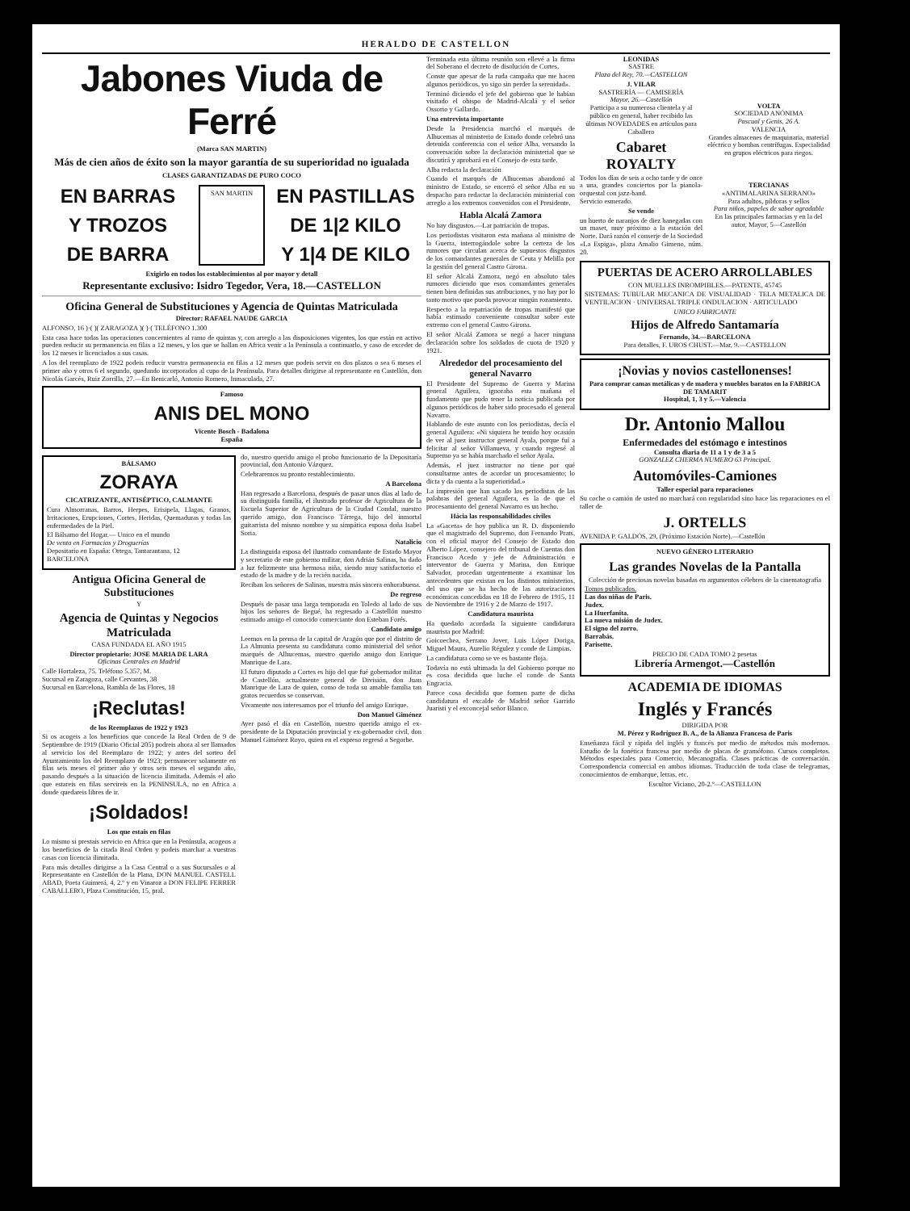HERALDO DE CASTELLON
Jabones Viuda de Ferré
(Marca SAN MARTIN)
Más de cien años de éxito son la mayor garantía de su superioridad no igualada
CLASES GARANTIZADAS DE PURO COCO
EN BARRAS
Y TROZOS
DE BARRA
SAN MARTIN
EN PASTILLAS
DE 1|2 KILO
Y 1|4 DE KILO
Exigirlo en todos los establecimientos al por mayor y detall
Representante exclusivo: Isidro Tegedor, Vera, 18.—CASTELLON
Oficina General de Substituciones y Agencia de Quintas Matriculada
Director: RAFAEL NAUDE GARCIA
ALFONSO, 16 )·( )( ZARAGOZA )( )·( TELÉFONO 1.300
Esta casa hace todas las operaciones concernientes al ramo de quintas y, con arreglo a las disposiciones vigentes, los que están en activo pueden reducir su permanencia en filas a 12 meses, y los que se hallan en Africa venir a la Península a continuarlo, y caso de exceder de los 12 meses ir licenciados a sus casas.
A los del reemplazo de 1922 podeis reducir vuestra permanencia en filas a 12 meses que podeis servir en dos plazos o sea 6 meses el primer año y otros 6 el segundo, quedando incorporados al cupo de la Península. Para detalles dirigirse al representante en Castellón, don Nicolás Garcés, Ruiz Zorrilla, 27.—En Benicarló, Antonio Romero, Inmaculada, 27.
Famoso
ANIS DEL MONO
Vicente Bosch - Badalona
España
BÁLSAMO
ZORAYA
CICATRIZANTE, ANTISÉPTICO, CALMANTE
Cura Almorranas, Barros, Herpes, Erisipela, Llagas, Granos, Irritaciones, Erupciones, Cortes, Heridas, Quemaduras y todas las enfermedades de la Piel.
El Bálsamo del Hogar.— Unico en el mundo
De venta en Farmacias y Droguerías
Depositario en España: Ortega, Tantarantana, 12
BARCELONA
Antigua Oficina General de Substituciones
Y
Agencia de Quintas y Negocios Matriculada
CASA FUNDADA EL AÑO 1915
Director propietario: JOSE MARIA DE LARA
Oficinas Centrales en Madrid
Calle Hortaleza, 75. Teléfono 5.357, M.
Sucursal en Zaragoza, calle Cervantes, 38
Sucursal en Barcelona, Rambla de las Flores, 18
¡Reclutas!
de los Reemplazos de 1922 y 1923
Si os acogeis a los beneficios que concede la Real Orden de 9 de Septiembre de 1919 (Diario Oficial 205) podreis ahora al ser llamados al servicio los del Reemplazo de 1922; y antes del sorteo del Ayuntamiento los del Reemplazo de 1923; permanecer solamente en filas seis meses el primer año y otros seis meses el segundo año, pasando después a la situación de licencia ilimitada. Además el año que estareis en filas servireis en la PENINSULA, no en Africa a donde quedareis libres de ir.
¡Soldados!
Los que estais en filas
Lo mismo si prestais servicio en Africa que en la Península, acogeos a los beneficios de la citada Real Orden y podeis marchar a vuestras casas con licencia ilimitada.
Para más detalles dirigirse a la Casa Central o a sus Sucursales o al Representante en Castellón de la Plana, DON MANUEL CASTELL ABAD, Poeta Guimerá, 4, 2.º y en Vinaroz a DON FELIPE FERRER CABALLERO, Plaza Constitución, 15, pral.
do, nuestro querido amigo el probo funcionario de la Depositaría provincial, don Antonio Vázquez.
Celebraremos su pronto restablecimiento.
A Barcelona
Han regresado a Barcelona, después de pasar unos días al lado de su distinguida familia, el ilustrado profesor de Agricultura de la Escuela Superior de Agricultura de la Ciudad Condal, nuestro querido amigo, don Francisco Tárrega, hijo del inmortal guitarrista del mismo nombre y su simpática esposa doña Isabel Soria.
Natalicio
La distinguida esposa del ilustrado comandante de Estado Mayor y secretario de este gobierno militar, don Adrián Salinas, ha dado a luz felizmente una hermosa niña, siendo muy satisfactorio el estado de la madre y de la recién nacida.
Reciban los señores de Salinas, nuestra más sincera enhorabuena.
De regreso
Después de pasar una larga temporada en Toledo al lado de sus hijos los señores de Begué, ha regresado a Castellón nuestro estimado amigo el conocido comerciante don Esteban Forés.
Candidato amigo
Leemos en la prensa de la capital de Aragón que por el distrito de La Almunia presenta su candidatura como ministerial del señor marqués de Alhucemas, nuestro querido amigo don Enrique Manrique de Lara.
El futuro diputado a Cortes es hijo del que fué gobernador militar de Castellón, actualmente general de División, don Juan Manrique de Lara de quien, como de toda su amable familia tan gratos recuerdos se conservan.
Vivamente nos interesamos por el triunfo del amigo Enrique.
Don Manuel Giménez
Ayer pasó el día en Castellón, nuestro querido amigo el ex-presidente de la Diputación provincial y ex-gobernador civil, don Manuel Giménez Royo, quien en el expreso regresó a Segorbe.
Terminada esta última reunión son ellevé a la firma del Soberano el decreto de disolución de Cortes.
Conste que apesar de la ruda campaña que me hacen algunos periódicos, yo sigo sin perder la serenidad».
Terminó diciendo el jefe del gobierno que le habían visitado el obispo de Madrid-Alcalá y el señor Ossorio y Gallardo.
Una entrevista importante
Desde la Presidencia marchó el marqués de Alhucemas al ministerio de Estado donde celebró una detenida conferencia con el señor Alba, versando la conversación sobre la declaración ministerial que se discutirá y aprobará en el Consejo de esta tarde.
Alba redacta la declaración
Cuando el marqués de Alhucemas abandonó al ministro de Estado, se encerró el señor Alba en su despacho para redactar la declaración ministerial con arreglo a los extremos convenidos con el Presidente.
Habla Alcalá Zamora
No hay disgustos.—Lar patriación de tropas.
Los periodistas visitaron esta mañana al ministro de la Guerra, interrogándole sobre la certeza de los rumores que circulan acerca de supuestos disgustos de los comandantes generales de Ceuta y Melilla por la gestión del general Castro Girona.
El señor Alcalá Zamora, negó en absoluto tales rumores diciendo que esos comandantes generales tienen bien definidas sus atribuciones, y no hay por lo tanto motivo que pueda provocar ningún rozamiento.
Respecto a la repatriación de tropas manifestó que había estimado conveniente consultar sobre este extremo con el general Castro Girona.
El señor Alcalá Zamora se negó a hacer ninguna declaración sobre los soldados de cuota de 1920 y 1921.
Alrededor del procesamiento del general Navarro
El Presidente del Supremo de Guerra y Marina general Aguilera, ignoraba esta mañana el fundamento que pudo tener la noticia publicada por algunos periódicos de haber sido procesado el general Navarro.
Hablando de este asunto con los periodistas, decía el general Aguilera: «Ni siquiera he tenido hoy ocasión de ver al juez instructor general Ayala, porque fuí a felicitar al señor Villanueva, y cuando regresé al Supremo ya se había marchado el señor Ayala.
Además, el juez instructor no tiene por qué consultarme antes de acordar un procesamiento; lo dicta y da cuenta a la superioridad.»
La impresión que han sacado los periodistas de las palabras del general Aguilera, es la de que el procesamiento del general Navarro es un hecho.
Hácia las responsabilidades civiles
La «Gaceta» de hoy publica un R. D. disponiendo que el magistrado del Supremo, don Fernando Prats, con el oficial mayor del Consejo de Estado don Alberto López, consejero del tribunal de Cuentas don Francisco Acedo y jefe de Administración e interventor de Guerra y Marina, don Enrique Salvador, procedan urgentemente a examinar los antecedentes que existan en los distintos ministerios, del uso que se ha hecho de las autorizaciones económicas concedidas en 18 de Febrero de 1915, 11 de Noviembre de 1916 y 2 de Marzo de 1917.
Candidatura maurista
Ha quedado acordada la siguiente candidatura maurista por Madrid:
Goicoechea, Serrano Jover, Luis López Doriga, Miguel Maura, Aurelio Régulez y conde de Limpias.
La candidatura como se ve es bastante floja.
Todavía no está ultimada la del Gobierno porque no es cosa decidida que luche el conde de Santa Engracia.
Parece cosa decidida que formen parte de dicha candidatura el excalde de Madrid señor Garrido Juaristi y el exconcejal señor Blanco.
LEONIDAS
SASTRE
Plaza del Rey, 70.—CASTELLON
J. VILAR
SASTRERÍA — CAMISERÍA
Mayor, 26.—Castellón
Participa a su numerosa clientela y al público en general, haber recibido las últimas NOVEDADES en artículos para Caballero
Cabaret ROYALTY
Todos los días de seis a ocho tarde y de once a una, grandes conciertos por la pianola-orquestal con jazz-band.
Servicio esmerado.
Se vende
un huerto de naranjos de diez hanegadas con un maset, muy próximo a la estación del Norte. Dará razón el conserje de la Sociedad «La Espiga», plaza Amalio Gimeno, núm. 20.
VOLTA
SOCIEDAD ANÓNIMA
Pascual y Genis, 26 A.
VALENCIA
Grandes almacenes de maquinaria, material eléctrico y bombas centrífugas. Especialidad en grupos eléctricos para riegos.
TERCIANAS
«ANTIMALARINA SERRANO»
Para adultos, píldoras y sellos
Para niños, papeles de sabor agradable
En las principales farmacias y en la del autor, Mayor, 5—Castellón
PUERTAS DE ACERO ARROLLABLES
CON MUELLES INROMPIBLES.—PATENTE, 45745
SISTEMAS: TUBULAR MECANICA DE VISUALIDAD · TELA METALICA DE VENTILACION · UNIVERSAL TRIPLE ONDULACION · ARTICULADO
UNICO FABRICANTE
Hijos de Alfredo Santamaría
Fernando, 34.—BARCELONA
Para detalles, F. UROS CHUST.—Mar, 9.—CASTELLON
¡Novias y novios castellonenses!
Para comprar camas metálicas y de madera y muebles baratos en la FABRICA DE TAMARIT
Hospital, 1, 3 y 5.—Valencia
Dr. Antonio Mallou
Enfermedades del estómago e intestinos
Consulta diaria de 11 a 1 y de 3 a 5
GONZALEZ CHERMA NUMERO 63 Principal.
Automóviles-Camiones
Taller especial para reparaciones
Su coche o camión de usted no marchará con regularidad sino hace las reparaciones en el taller de
J. ORTELLS
AVENIDA P. GALDÓS, 29, (Próximo Estación Norte).—Castellón
NUEVO GÉNERO LITERARIO
Las grandes Novelas de la Pantalla
Colección de preciosas novelas basadas en argumentos célebres de la cinematografía
Tomos publicados.
Las dos niñas de Paris.
Judex.
La Huerfanita.
La nueva misión de Judex.
El signo del zorro.
Barrabás.
Parisette.
PRECIO DE CADA TOMO 2 pesetas
Librería Armengot.—Castellón
ACADEMIA DE IDIOMAS
Inglés y Francés
DIRIGIDA POR
M. Pérez y Rodríguez B. A., de la Alianza Francesa de Paris
Enseñanza fácil y rápida del inglés y francés por medio de métodos más modernos. Estudio de la fonética francesa por medio de placas de gramófono. Cursos completos. Métodos especiales para Comercio, Mecanografía. Clases prácticas de conversación. Correspondencia comercial en ambos idiomas. Traducción de toda clase de telegramas, conocimientos de embarque, letras, etc.
Escultor Viciano, 20-2.º—CASTELLON